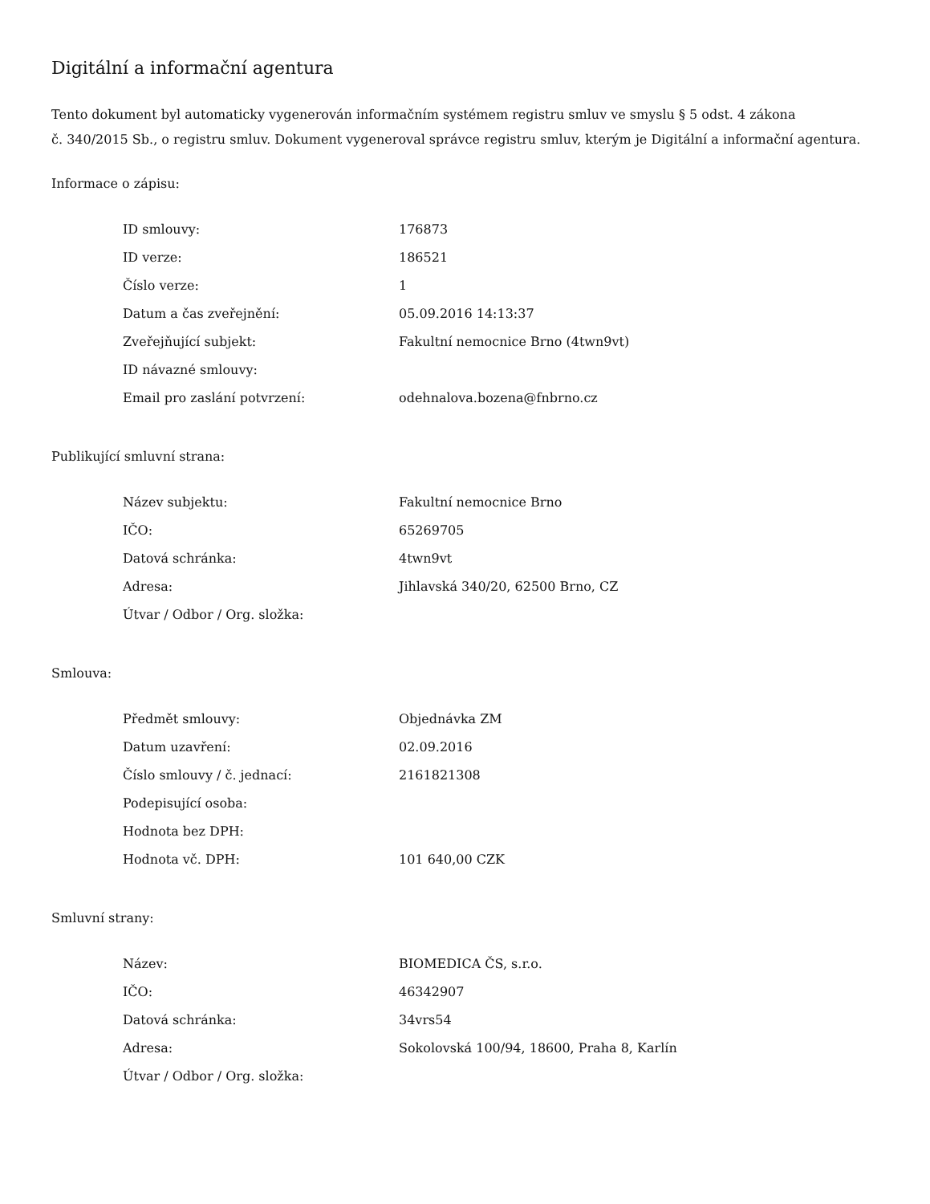Digitální a informační agentura
Tento dokument byl automaticky vygenerován informačním systémem registru smluv ve smyslu § 5 odst. 4 zákona
č. 340/2015 Sb., o registru smluv. Dokument vygeneroval správce registru smluv, kterým je Digitální a informační agentura.
Informace o zápisu:
| ID smlouvy: | 176873 |
| ID verze: | 186521 |
| Číslo verze: | 1 |
| Datum a čas zveřejnění: | 05.09.2016 14:13:37 |
| Zveřejňující subjekt: | Fakultní nemocnice Brno (4twn9vt) |
| ID návazné smlouvy: | |
| Email pro zaslání potvrzení: | odehnalova.bozena@fnbrno.cz |
Publikující smluvní strana:
| Název subjektu: | Fakultní nemocnice Brno |
| IČO: | 65269705 |
| Datová schránka: | 4twn9vt |
| Adresa: | Jihlavská 340/20, 62500 Brno, CZ |
| Útvar / Odbor / Org. složka: | |
Smlouva:
| Předmět smlouvy: | Objednávka ZM |
| Datum uzavření: | 02.09.2016 |
| Číslo smlouvy / č. jednací: | 2161821308 |
| Podepisující osoba: | |
| Hodnota bez DPH: | |
| Hodnota vč. DPH: | 101 640,00 CZK |
Smluvní strany:
| Název: | BIOMEDICA ČS, s.r.o. |
| IČO: | 46342907 |
| Datová schránka: | 34vrs54 |
| Adresa: | Sokolovská 100/94, 18600, Praha 8, Karlín |
| Útvar / Odbor / Org. složka: | |